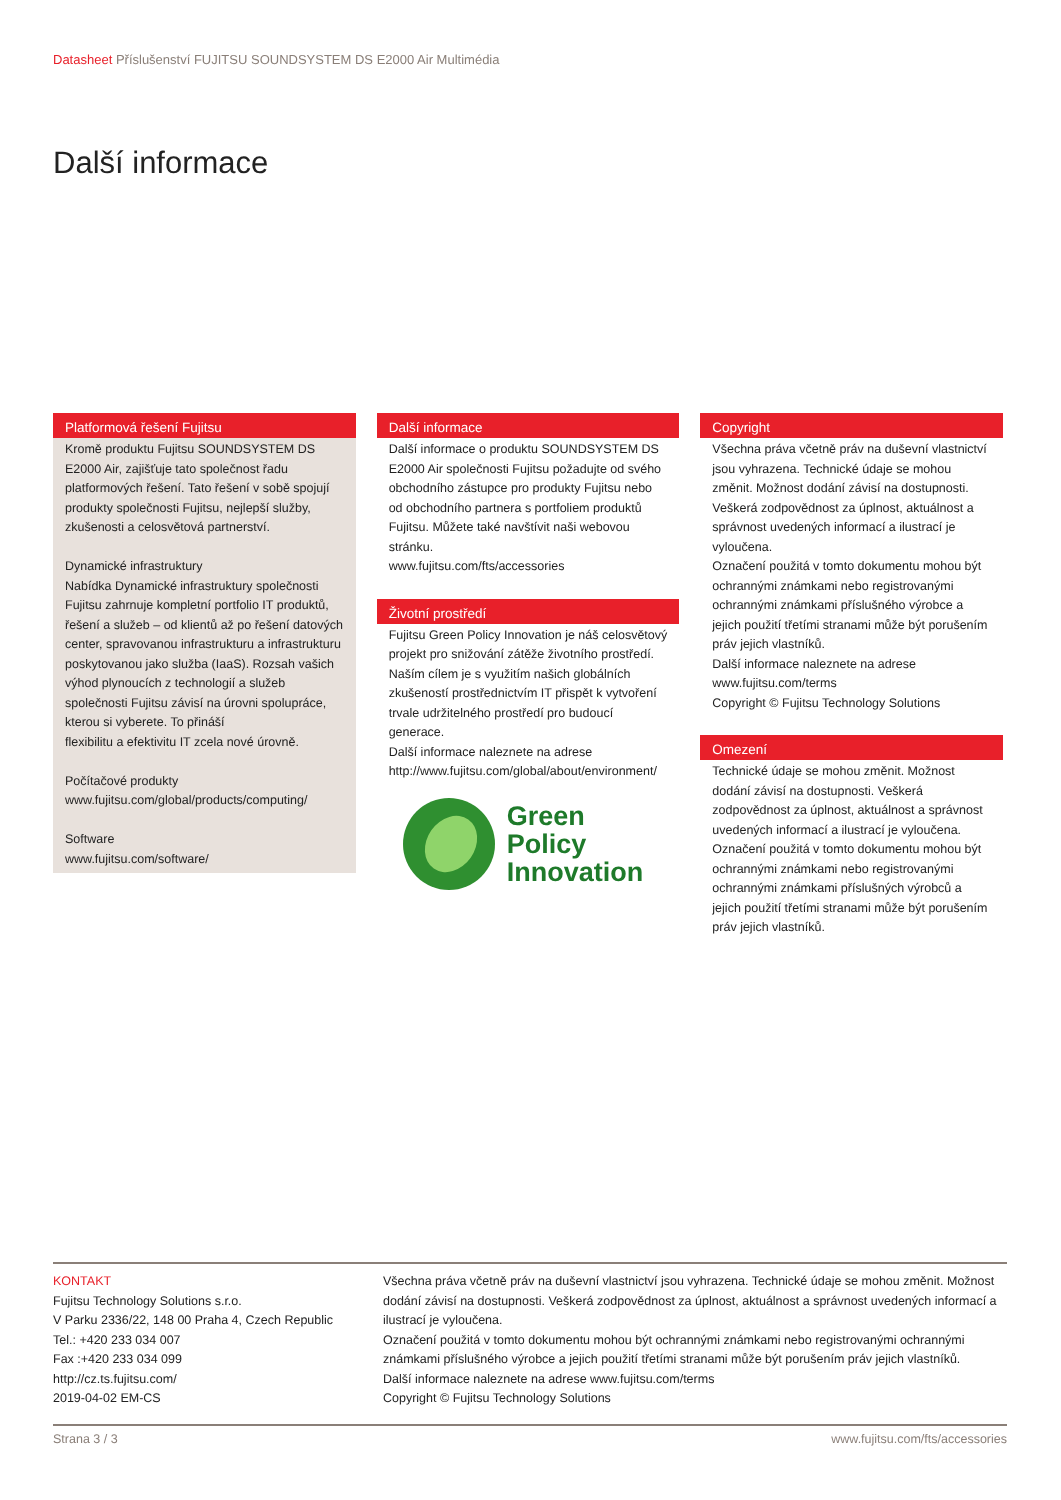Datasheet Příslušenství FUJITSU SOUNDSYSTEM DS E2000 Air Multimédia
Další informace
Platformová řešení Fujitsu
Kromě produktu Fujitsu SOUNDSYSTEM DS E2000 Air, zajišťuje tato společnost řadu platformových řešení. Tato řešení v sobě spojují produkty společnosti Fujitsu, nejlepší služby, zkušenosti a celosvětová partnerství.
Dynamické infrastruktury
Nabídka Dynamické infrastruktury společnosti Fujitsu zahrnuje kompletní portfolio IT produktů, řešení a služeb – od klientů až po řešení datových center, spravovanou infrastrukturu a infrastrukturu poskytovanou jako služba (IaaS). Rozsah vašich výhod plynoucích z technologií a služeb společnosti Fujitsu závisí na úrovni spolupráce, kterou si vyberete. To přináší
flexibilitu a efektivitu IT zcela nové úrovně.
Počítačové produkty
www.fujitsu.com/global/products/computing/
Software
www.fujitsu.com/software/
Další informace
Další informace o produktu SOUNDSYSTEM DS E2000 Air společnosti Fujitsu požadujte od svého
obchodního zástupce pro produkty Fujitsu nebo od obchodního partnera s portfoliem produktů Fujitsu. Můžete také navštívit naši webovou
stránku.
www.fujitsu.com/fts/accessories
Životní prostředí
Fujitsu Green Policy Innovation je náš celosvětový projekt pro snižování zátěže životního prostředí.
Naším cílem je s využitím našich globálních zkušeností prostřednictvím IT přispět k vytvoření trvale udržitelného prostředí pro budoucí generace.
Další informace naleznete na adrese http://www.fujitsu.com/global/about/environment/
Green
Policy
Innovation
Copyright
Všechna práva včetně práv na duševní vlastnictví jsou vyhrazena. Technické údaje se mohou změnit. Možnost dodání závisí na dostupnosti. Veškerá zodpovědnost za úplnost, aktuálnost a správnost uvedených informací a ilustrací je vyloučena.
Označení použitá v tomto dokumentu mohou být ochrannými známkami nebo registrovanými ochrannými známkami příslušného výrobce a jejich použití třetími stranami může být porušením práv jejich vlastníků.
Další informace naleznete na adrese www.fujitsu.com/terms
Copyright © Fujitsu Technology Solutions
Omezení
Technické údaje se mohou změnit. Možnost dodání závisí na dostupnosti. Veškerá zodpovědnost za úplnost, aktuálnost a správnost uvedených informací a ilustrací je vyloučena. Označení použitá v tomto dokumentu mohou být ochrannými známkami nebo registrovanými ochrannými známkami příslušných výrobců a jejich použití třetími stranami může být porušením práv jejich vlastníků.
KONTAKT
Fujitsu Technology Solutions s.r.o.
V Parku 2336/22, 148 00 Praha 4, Czech Republic
Tel.: +420 233 034 007
Fax :+420 233 034 099
http://cz.ts.fujitsu.com/
2019-04-02 EM-CS
Všechna práva včetně práv na duševní vlastnictví jsou vyhrazena. Technické údaje se mohou změnit. Možnost dodání závisí na dostupnosti. Veškerá zodpovědnost za úplnost, aktuálnost a správnost uvedených informací a ilustrací je vyloučena.
Označení použitá v tomto dokumentu mohou být ochrannými známkami nebo registrovanými ochrannými známkami příslušného výrobce a jejich použití třetími stranami může být porušením práv jejich vlastníků.
Další informace naleznete na adrese www.fujitsu.com/terms
Copyright © Fujitsu Technology Solutions
Strana 3 / 3 www.fujitsu.com/fts/accessories